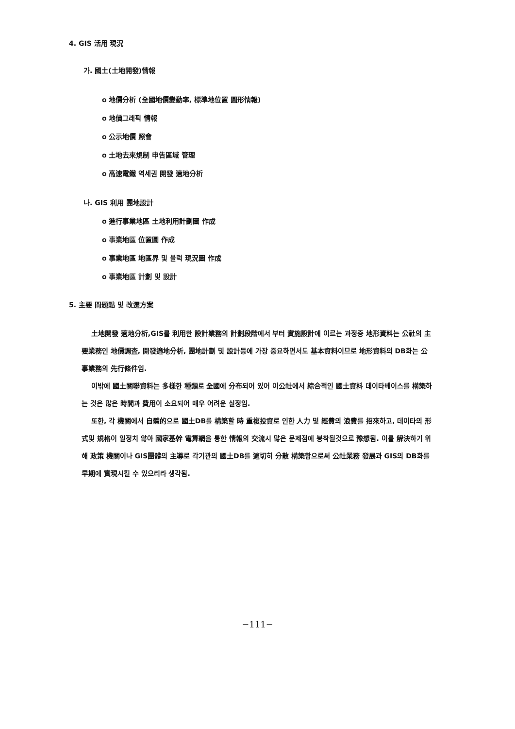4. GIS 活用 現況
가. 國土(土地開發)情報
o 地價分析 (全國地價變動率, 標準地位置 圖形情報)
o 地價그래픽 情報
o 公示地價 照會
o 土地去來規制 申告區域 管理
o 高速電鐵 역세권 開發 適地分析
나. GIS 利用 團地設計
o 進行事業地區 土地利用計劃圖 作成
o 事業地區 位置圖 作成
o 事業地區 地區界 및 블럭 現況圖 作成
o 事業地區 計劃 및 設計
5. 主要 問題點 및 改選方案
土地開發 適地分析,GIS를 利用한 設計業務의 計劃段階에서 부터 實施設計에 이르는 과정중 地形資料는 公社의 主要業務인 地價調査, 開發適地分析, 團地計劃 및 設計등에 가장 중요하면서도 基本資料이므로 地形資料의 DB화는 公事業務의 先行條件임.
이밖에 國土關聯資料는 多樣한 種類로 全國에 分布되어 있어 이公社에서 綜合적인 國土資料 데이타베이스를 構築하는 것은 많은 時間과 費用이 소요되어 매우 어려운 실정임.
또한, 각 機關에서 自體的으로 國土DB를 構築할 時 重複投資로 인한 人力 및 經費의 浪費를 招來하고, 데이타의 形式및 規格이 일정치 않아 國家基幹 電算網을 통한 情報의 交流시 많은 문제점에 봉착될것으로 豫想됨. 이를 解決하기 위해 政策 機關이나 GIS團體의 主導로 각기관의 國土DB를 適切히 分散 構築함으로써 公社業務 發展과 GIS의 DB화를 早期에 實現시킬 수 있으리라 생각됨.
−111−